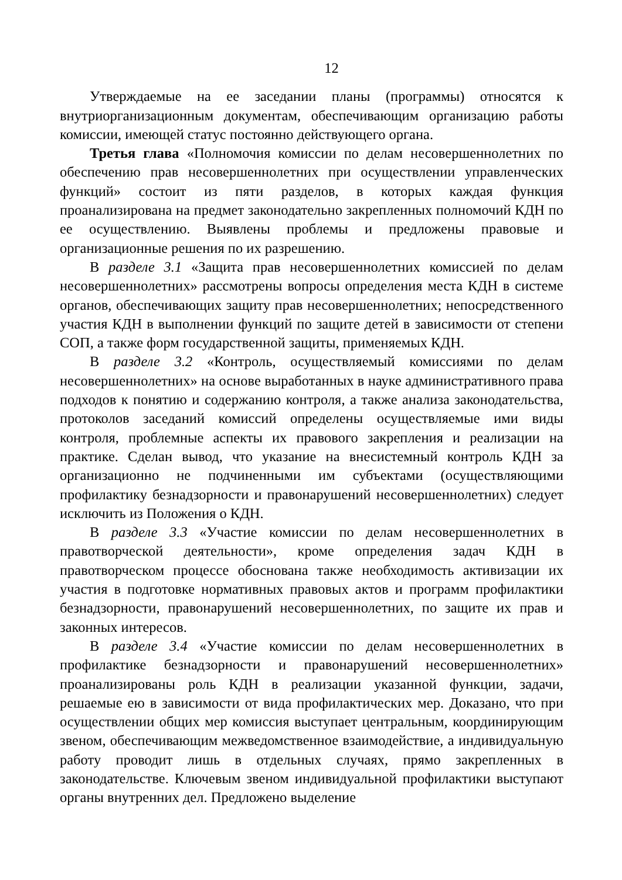12
Утверждаемые на ее заседании планы (программы) относятся к внутриорганизационным документам, обеспечивающим организацию работы комиссии, имеющей статус постоянно действующего органа.
Третья глава «Полномочия комиссии по делам несовершеннолетних по обеспечению прав несовершеннолетних при осуществлении управленческих функций» состоит из пяти разделов, в которых каждая функция проанализирована на предмет законодательно закрепленных полномочий КДН по ее осуществлению. Выявлены проблемы и предложены правовые и организационные решения по их разрешению.
В разделе 3.1 «Защита прав несовершеннолетних комиссией по делам несовершеннолетних» рассмотрены вопросы определения места КДН в системе органов, обеспечивающих защиту прав несовершеннолетних; непосредственного участия КДН в выполнении функций по защите детей в зависимости от степени СОП, а также форм государственной защиты, применяемых КДН.
В разделе 3.2 «Контроль, осуществляемый комиссиями по делам несовершеннолетних» на основе выработанных в науке административного права подходов к понятию и содержанию контроля, а также анализа законодательства, протоколов заседаний комиссий определены осуществляемые ими виды контроля, проблемные аспекты их правового закрепления и реализации на практике. Сделан вывод, что указание на внесистемный контроль КДН за организационно не подчиненными им субъектами (осуществляющими профилактику безнадзорности и правонарушений несовершеннолетних) следует исключить из Положения о КДН.
В разделе 3.3 «Участие комиссии по делам несовершеннолетних в правотворческой деятельности», кроме определения задач КДН в правотворческом процессе обоснована также необходимость активизации их участия в подготовке нормативных правовых актов и программ профилактики безнадзорности, правонарушений несовершеннолетних, по защите их прав и законных интересов.
В разделе 3.4 «Участие комиссии по делам несовершеннолетних в профилактике безнадзорности и правонарушений несовершеннолетних» проанализированы роль КДН в реализации указанной функции, задачи, решаемые ею в зависимости от вида профилактических мер. Доказано, что при осуществлении общих мер комиссия выступает центральным, координирующим звеном, обеспечивающим межведомственное взаимодействие, а индивидуальную работу проводит лишь в отдельных случаях, прямо закрепленных в законодательстве. Ключевым звеном индивидуальной профилактики выступают органы внутренних дел. Предложено выделение